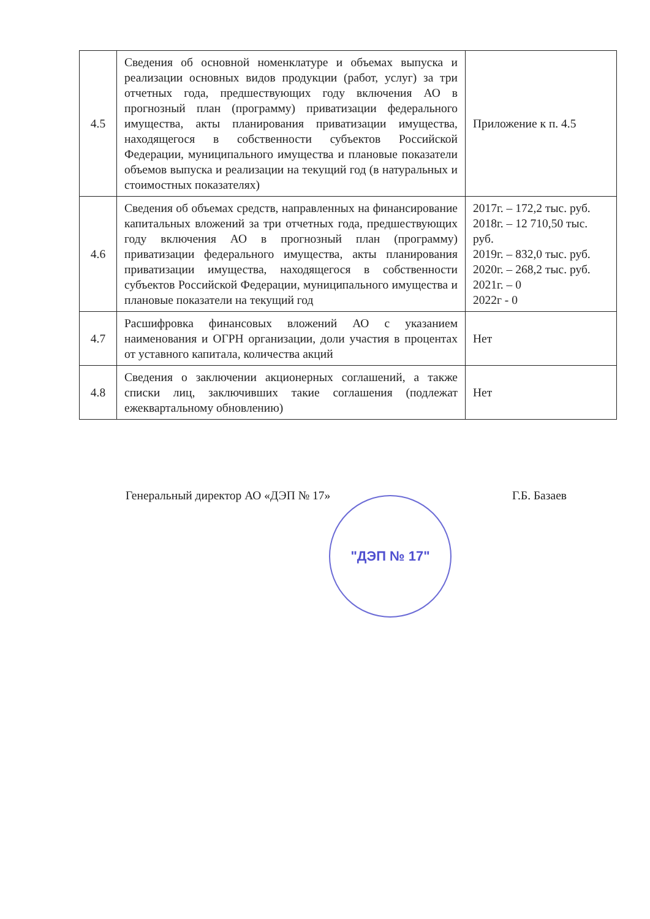| 4.5 | Сведения об основной номенклатуре и объемах выпуска и реализации основных видов продукции (работ, услуг) за три отчетных года, предшествующих году включения АО в прогнозный план (программу) приватизации федерального имущества, акты планирования приватизации имущества, находящегося в собственности субъектов Российской Федерации, муниципального имущества и плановые показатели объемов выпуска и реализации на текущий год (в натуральных и стоимостных показателях) | Приложение к п. 4.5 |
| 4.6 | Сведения об объемах средств, направленных на финансирование капитальных вложений за три отчетных года, предшествующих году включения АО в прогнозный план (программу) приватизации федерального имущества, акты планирования приватизации имущества, находящегося в собственности субъектов Российской Федерации, муниципального имущества и плановые показатели на текущий год | 2017г. – 172,2 тыс. руб. 2018г. – 12 710,50 тыс. руб. 2019г. – 832,0 тыс. руб. 2020г. – 268,2 тыс. руб. 2021г. – 0 2022г - 0 |
| 4.7 | Расшифровка финансовых вложений АО с указанием наименования и ОГРН организации, доли участия в процентах от уставного капитала, количества акций | Нет |
| 4.8 | Сведения о заключении акционерных соглашений, а также списки лиц, заключивших такие соглашения (подлежат ежеквартальному обновлению) | Нет |
Генеральный директор АО «ДЭП № 17» Г.Б. Базаев "ДЭП № 17"